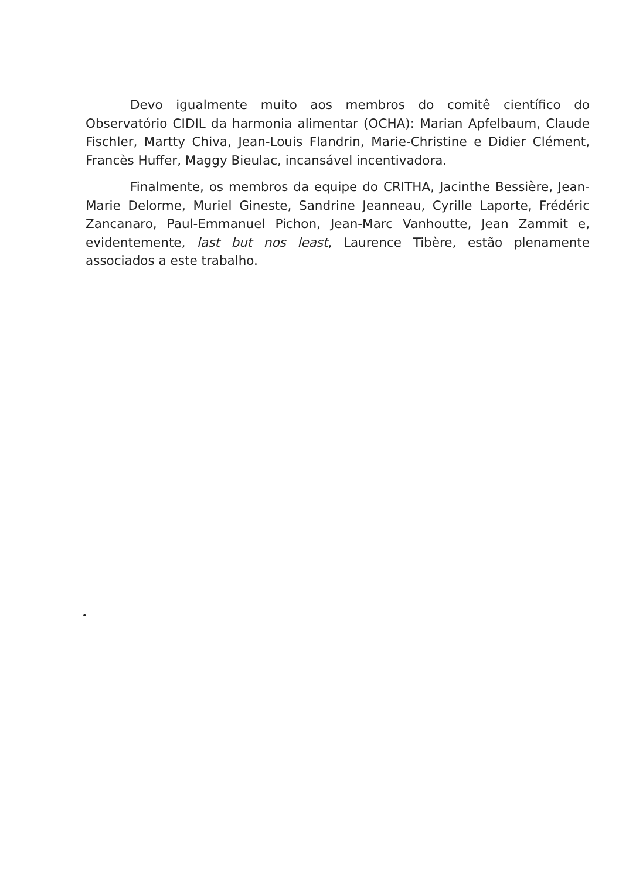Devo igualmente muito aos membros do comitê científico do Observatório CIDIL da harmonia alimentar (OCHA): Marian Apfelbaum, Claude Fischler, Martty Chiva, Jean-Louis Flandrin, Marie-Christine e Didier Clément, Francès Huffer, Maggy Bieulac, incansável incentivadora.
Finalmente, os membros da equipe do CRITHA, Jacinthe Bessière, Jean-Marie Delorme, Muriel Gineste, Sandrine Jeanneau, Cyrille Laporte, Frédéric Zancanaro, Paul-Emmanuel Pichon, Jean-Marc Vanhoutte, Jean Zammit e, evidentemente, last but nos least, Laurence Tibère, estão plenamente associados a este trabalho.